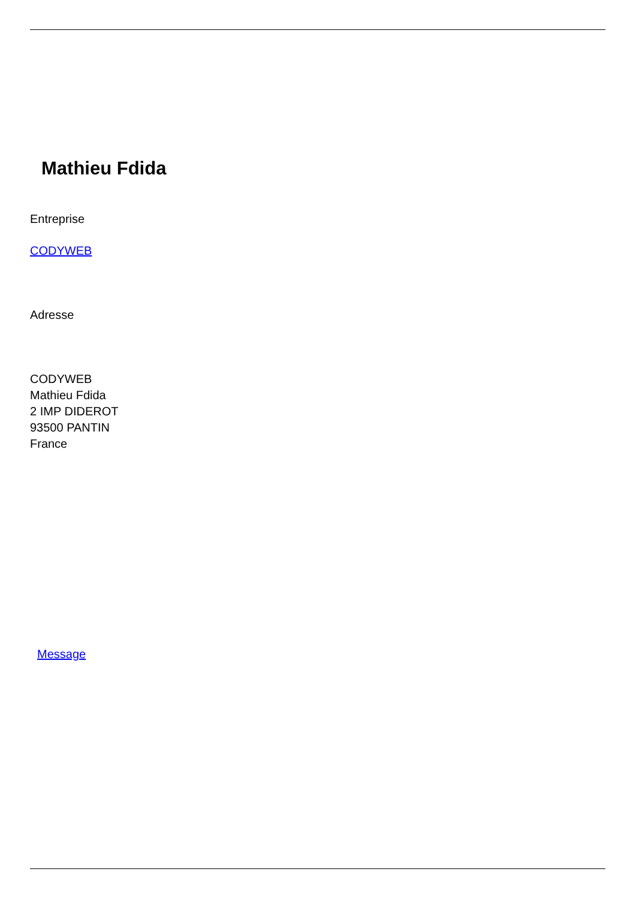Mathieu Fdida
Entreprise
CODYWEB
Adresse
CODYWEB
Mathieu Fdida
2 IMP DIDEROT
93500 PANTIN
France
Message